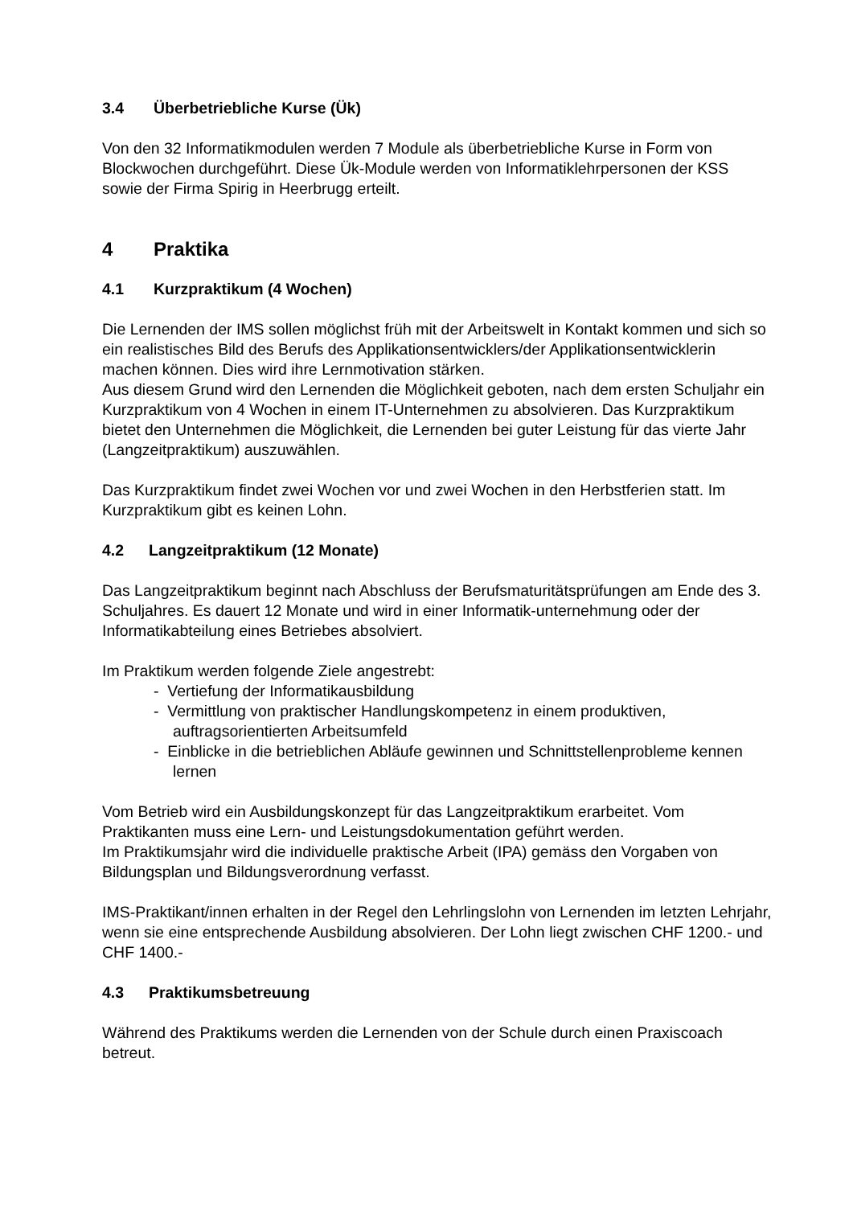3.4 Überbetriebliche Kurse (Ük)
Von den 32 Informatikmodulen werden 7 Module als überbetriebliche Kurse in Form von Blockwochen durchgeführt. Diese Ük-Module werden von Informatiklehrpersonen der KSS sowie der Firma Spirig in Heerbrugg erteilt.
4 Praktika
4.1 Kurzpraktikum (4 Wochen)
Die Lernenden der IMS sollen möglichst früh mit der Arbeitswelt in Kontakt kommen und sich so ein realistisches Bild des Berufs des Applikationsentwicklers/der Applikationsentwicklerin machen können. Dies wird ihre Lernmotivation stärken.
Aus diesem Grund wird den Lernenden die Möglichkeit geboten, nach dem ersten Schuljahr ein Kurzpraktikum von 4 Wochen in einem IT-Unternehmen zu absolvieren. Das Kurzpraktikum bietet den Unternehmen die Möglichkeit, die Lernenden bei guter Leistung für das vierte Jahr (Langzeitpraktikum) auszuwählen.
Das Kurzpraktikum findet zwei Wochen vor und zwei Wochen in den Herbstferien statt. Im Kurzpraktikum gibt es keinen Lohn.
4.2 Langzeitpraktikum (12 Monate)
Das Langzeitpraktikum beginnt nach Abschluss der Berufsmaturitätsprüfungen am Ende des 3. Schuljahres. Es dauert 12 Monate und wird in einer Informatik-unternehmung oder der Informatikabteilung eines Betriebes absolviert.
Im Praktikum werden folgende Ziele angestrebt:
- Vertiefung der Informatikausbildung
- Vermittlung von praktischer Handlungskompetenz in einem produktiven, auftragsorientierten Arbeitsumfeld
- Einblicke in die betrieblichen Abläufe gewinnen und Schnittstellenprobleme kennen lernen
Vom Betrieb wird ein Ausbildungskonzept für das Langzeitpraktikum erarbeitet. Vom Praktikanten muss eine Lern- und Leistungsdokumentation geführt werden.
Im Praktikumsjahr wird die individuelle praktische Arbeit (IPA) gemäss den Vorgaben von Bildungsplan und Bildungsverordnung verfasst.
IMS-Praktikant/innen erhalten in der Regel den Lehrlingslohn von Lernenden im letzten Lehrjahr, wenn sie eine entsprechende Ausbildung absolvieren. Der Lohn liegt zwischen CHF 1200.- und CHF 1400.-
4.3 Praktikumsbetreuung
Während des Praktikums werden die Lernenden von der Schule durch einen Praxiscoach betreut.